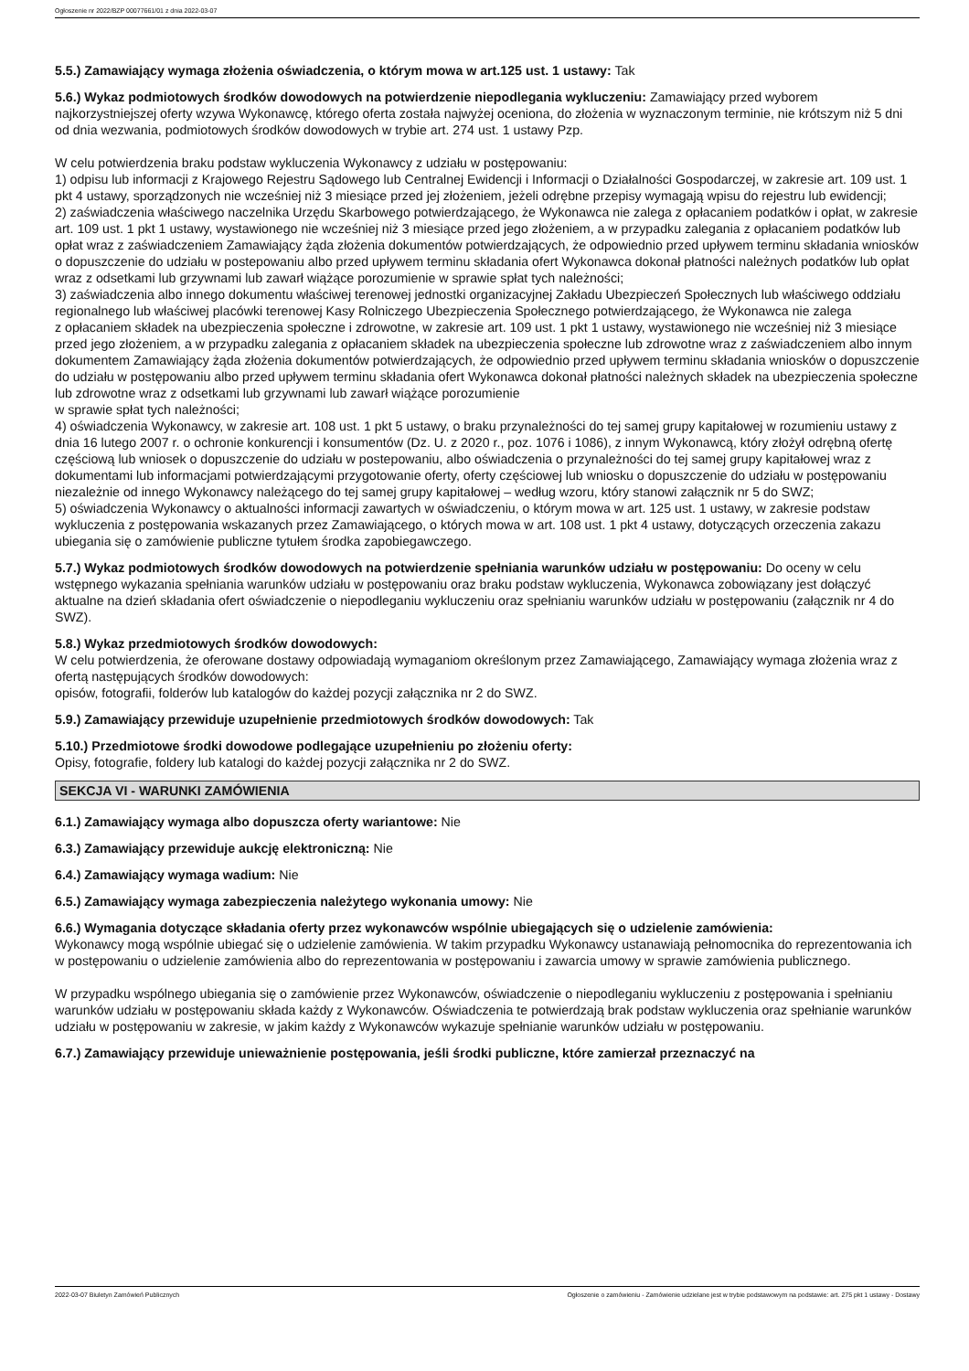Ogłoszenie nr 2022/BZP 00077661/01 z dnia 2022-03-07
5.5.) Zamawiający wymaga złożenia oświadczenia, o którym mowa w art.125 ust. 1 ustawy: Tak
5.6.) Wykaz podmiotowych środków dowodowych na potwierdzenie niepodlegania wykluczeniu: Zamawiający przed wyborem najkorzystniejszej oferty wzywa Wykonawcę, którego oferta została najwyżej oceniona, do złożenia w wyznaczonym terminie, nie krótszym niż 5 dni od dnia wezwania, podmiotowych środków dowodowych w trybie art. 274 ust. 1 ustawy Pzp.
W celu potwierdzenia braku podstaw wykluczenia Wykonawcy z udziału w postępowaniu:
1) odpisu lub informacji z Krajowego Rejestru Sądowego lub Centralnej Ewidencji i Informacji o Działalności Gospodarczej, w zakresie art. 109 ust. 1 pkt 4 ustawy, sporządzonych nie wcześniej niż 3 miesiące przed jej złożeniem, jeżeli odrębne przepisy wymagają wpisu do rejestru lub ewidencji;
2) zaświadczenia właściwego naczelnika Urzędu Skarbowego potwierdzającego, że Wykonawca nie zalega z opłacaniem podatków i opłat, w zakresie art. 109 ust. 1 pkt 1 ustawy, wystawionego nie wcześniej niż 3 miesiące przed jego złożeniem, a w przypadku zalegania z opłacaniem podatków lub opłat wraz z zaświadczeniem Zamawiający żąda złożenia dokumentów potwierdzających, że odpowiednio przed upływem terminu składania wniosków o dopuszczenie do udziału w postepowaniu albo przed upływem terminu składania ofert Wykonawca dokonał płatności należnych podatków lub opłat wraz z odsetkami lub grzywnami lub zawarł wiążące porozumienie w sprawie spłat tych należności;
3) zaświadczenia albo innego dokumentu właściwej terenowej jednostki organizacyjnej Zakładu Ubezpieczeń Społecznych lub właściwego oddziału regionalnego lub właściwej placówki terenowej Kasy Rolniczego Ubezpieczenia Społecznego potwierdzającego, że Wykonawca nie zalega
z opłacaniem składek na ubezpieczenia społeczne i zdrowotne, w zakresie art. 109 ust. 1 pkt 1 ustawy, wystawionego nie wcześniej niż 3 miesiące przed jego złożeniem, a w przypadku zalegania z opłacaniem składek na ubezpieczenia społeczne lub zdrowotne wraz z zaświadczeniem albo innym dokumentem Zamawiający żąda złożenia dokumentów potwierdzających, że odpowiednio przed upływem terminu składania wniosków o dopuszczenie do udziału w postępowaniu albo przed upływem terminu składania ofert Wykonawca dokonał płatności należnych składek na ubezpieczenia społeczne lub zdrowotne wraz z odsetkami lub grzywnami lub zawarł wiążące porozumienie
w sprawie spłat tych należności;
4) oświadczenia Wykonawcy, w zakresie art. 108 ust. 1 pkt 5 ustawy, o braku przynależności do tej samej grupy kapitałowej w rozumieniu ustawy z dnia 16 lutego 2007 r. o ochronie konkurencji i konsumentów (Dz. U. z 2020 r., poz. 1076 i 1086), z innym Wykonawcą, który złożył odrębną ofertę częściową lub wniosek o dopuszczenie do udziału w postepowaniu, albo oświadczenia o przynależności do tej samej grupy kapitałowej wraz z dokumentami lub informacjami potwierdzającymi przygotowanie oferty, oferty częściowej lub wniosku o dopuszczenie do udziału w postępowaniu niezależnie od innego Wykonawcy należącego do tej samej grupy kapitałowej – według wzoru, który stanowi załącznik nr 5 do SWZ;
5) oświadczenia Wykonawcy o aktualności informacji zawartych w oświadczeniu, o którym mowa w art. 125 ust. 1 ustawy, w zakresie podstaw wykluczenia z postępowania wskazanych przez Zamawiającego, o których mowa w art. 108 ust. 1 pkt 4 ustawy, dotyczących orzeczenia zakazu ubiegania się o zamówienie publiczne tytułem środka zapobiegawczego.
5.7.) Wykaz podmiotowych środków dowodowych na potwierdzenie spełniania warunków udziału w postępowaniu: Do oceny w celu wstępnego wykazania spełniania warunków udziału w postępowaniu oraz braku podstaw wykluczenia, Wykonawca zobowiązany jest dołączyć aktualne na dzień składania ofert oświadczenie o niepodleganiu wykluczeniu oraz spełnianiu warunków udziału w postępowaniu (załącznik nr 4 do SWZ).
5.8.) Wykaz przedmiotowych środków dowodowych:
W celu potwierdzenia, że oferowane dostawy odpowiadają wymaganiom określonym przez Zamawiającego, Zamawiający wymaga złożenia wraz z ofertą następujących środków dowodowych:
opisów, fotografii, folderów lub katalogów do każdej pozycji załącznika nr 2 do SWZ.
5.9.) Zamawiający przewiduje uzupełnienie przedmiotowych środków dowodowych: Tak
5.10.) Przedmiotowe środki dowodowe podlegające uzupełnieniu po złożeniu oferty:
Opisy, fotografie, foldery lub katalogi do każdej pozycji załącznika nr 2 do SWZ.
SEKCJA VI - WARUNKI ZAMÓWIENIA
6.1.) Zamawiający wymaga albo dopuszcza oferty wariantowe: Nie
6.3.) Zamawiający przewiduje aukcję elektroniczną: Nie
6.4.) Zamawiający wymaga wadium: Nie
6.5.) Zamawiający wymaga zabezpieczenia należytego wykonania umowy: Nie
6.6.) Wymagania dotyczące składania oferty przez wykonawców wspólnie ubiegających się o udzielenie zamówienia:
Wykonawcy mogą wspólnie ubiegać się o udzielenie zamówienia. W takim przypadku Wykonawcy ustanawiają pełnomocnika do reprezentowania ich w postępowaniu o udzielenie zamówienia albo do reprezentowania w postępowaniu i zawarcia umowy w sprawie zamówienia publicznego.
W przypadku wspólnego ubiegania się o zamówienie przez Wykonawców, oświadczenie o niepodleganiu wykluczeniu z postępowania i spełnianiu warunków udziału w postępowaniu składa każdy z Wykonawców. Oświadczenia te potwierdzają brak podstaw wykluczenia oraz spełnianie warunków udziału w postępowaniu w zakresie, w jakim każdy z Wykonawców wykazuje spełnianie warunków udziału w postępowaniu.
6.7.) Zamawiający przewiduje unieważnienie postępowania, jeśli środki publiczne, które zamierzał przeznaczyć na
2022-03-07 Biuletyn Zamówień Publicznych Ogłoszenie o zamówieniu - Zamówienie udzielane jest w trybie podstawowym na podstawie: art. 275 pkt 1 ustawy - Dostawy